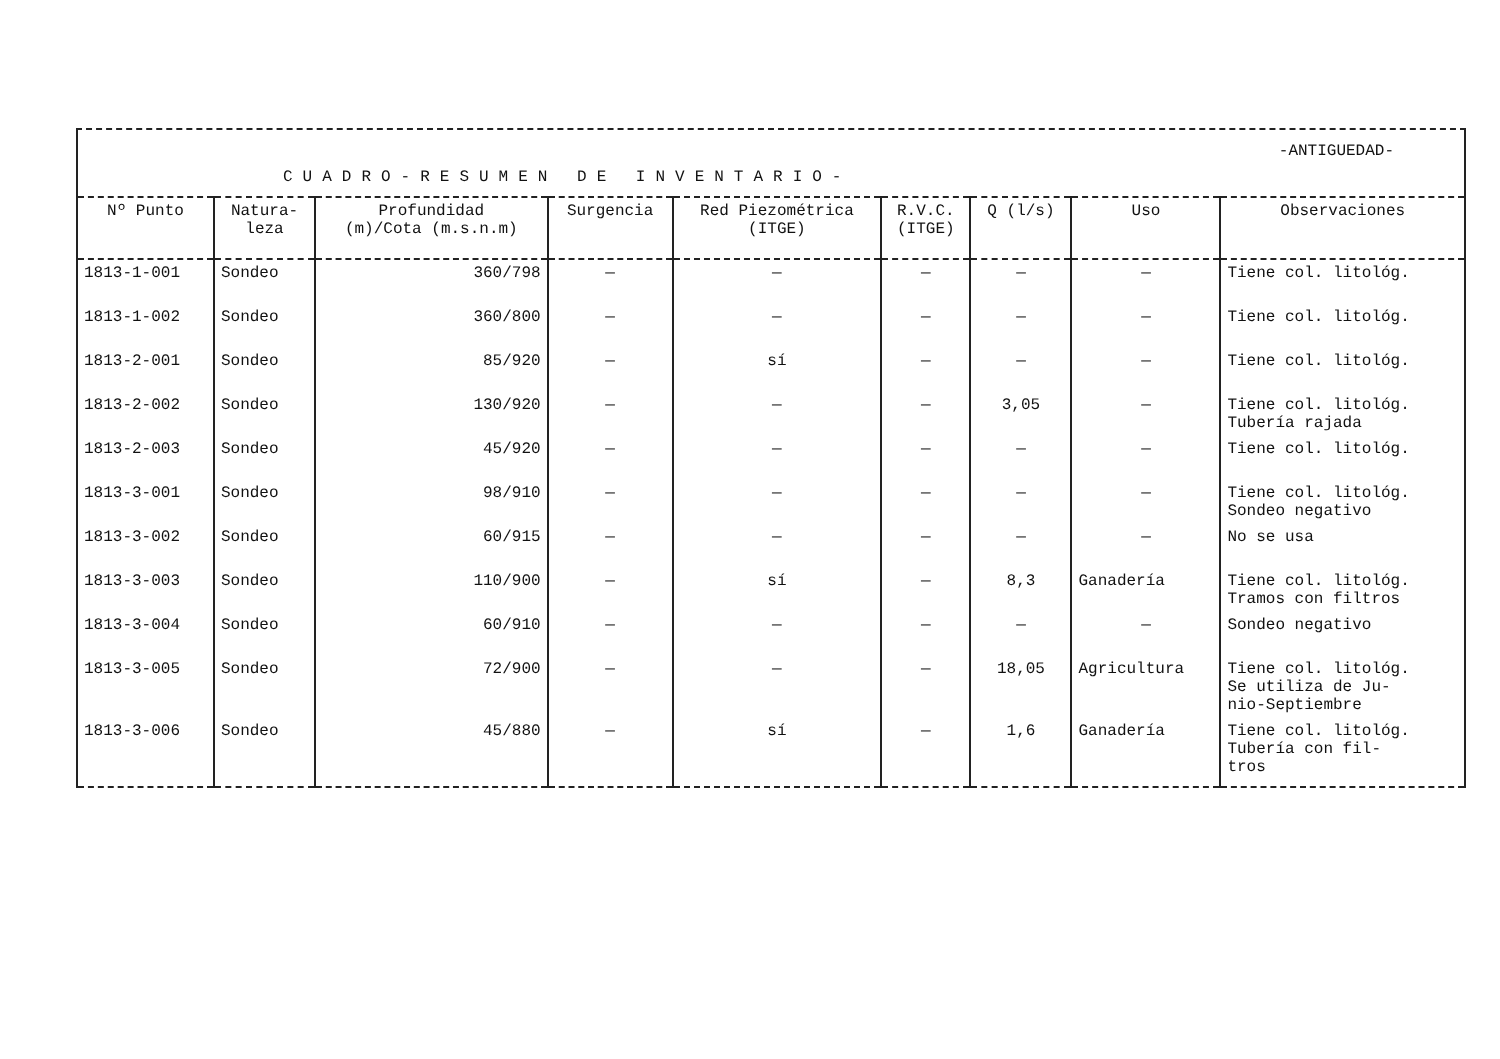-ANTIGUEDAD-
CUADRO-RESUMEN DE INVENTARIO-
| Nº Punto | Natura- leza | Profundidad (m)/Cota (m.s.n.m) | Surgencia | Red Piezométrica (ITGE) | R.V.C. (ITGE) | Q (l/s) | Uso | Observaciones |
| --- | --- | --- | --- | --- | --- | --- | --- | --- |
| 1813-1-001 | Sondeo | 360/798 | — | — | — | — | — | Tiene col. litológ. |
| 1813-1-002 | Sondeo | 360/800 | — | — | — | — | — | Tiene col. litológ. |
| 1813-2-001 | Sondeo | 85/920 | — | sí | — | — | — | Tiene col. litológ. |
| 1813-2-002 | Sondeo | 130/920 | — | — | — | 3,05 | — | Tiene col. litológ. Tubería rajada |
| 1813-2-003 | Sondeo | 45/920 | — | — | — | — | — | Tiene col. litológ. |
| 1813-3-001 | Sondeo | 98/910 | — | — | — | — | — | Tiene col. litológ. Sondeo negativo |
| 1813-3-002 | Sondeo | 60/915 | — | — | — | — | — | No se usa |
| 1813-3-003 | Sondeo | 110/900 | — | sí | — | 8,3 | Ganadería | Tiene col. litológ. Tramos con filtros |
| 1813-3-004 | Sondeo | 60/910 | — | — | — | — | — | Sondeo negativo |
| 1813-3-005 | Sondeo | 72/900 | — | — | — | 18,05 | Agricultura | Tiene col. litológ. Se utiliza de Ju- nio-Septiembre |
| 1813-3-006 | Sondeo | 45/880 | — | sí | — | 1,6 | Ganadería | Tiene col. litológ. Tubería con fil- tros |